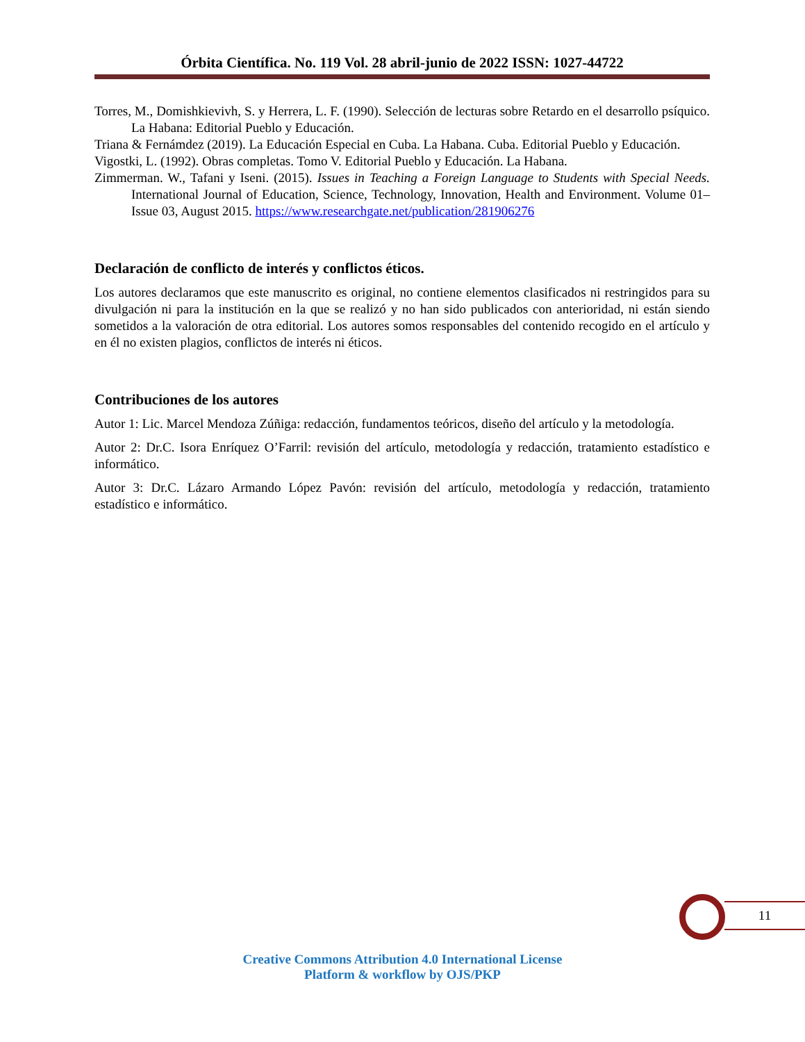Órbita Científica. No. 119 Vol. 28 abril-junio de 2022 ISSN: 1027-44722
Torres, M., Domishkievivh, S. y Herrera, L. F. (1990). Selección de lecturas sobre Retardo en el desarrollo psíquico. La Habana: Editorial Pueblo y Educación.
Triana & Fernámdez (2019). La Educación Especial en Cuba. La Habana. Cuba. Editorial Pueblo y Educación.
Vigostki, L. (1992). Obras completas. Tomo V. Editorial Pueblo y Educación. La Habana.
Zimmerman. W., Tafani y Iseni. (2015). Issues in Teaching a Foreign Language to Students with Special Needs. International Journal of Education, Science, Technology, Innovation, Health and Environment. Volume 01– Issue 03, August 2015. https://www.researchgate.net/publication/281906276
Declaración de conflicto de interés y conflictos éticos.
Los autores declaramos que este manuscrito es original, no contiene elementos clasificados ni restringidos para su divulgación ni para la institución en la que se realizó y no han sido publicados con anterioridad, ni están siendo sometidos a la valoración de otra editorial. Los autores somos responsables del contenido recogido en el artículo y en él no existen plagios, conflictos de interés ni éticos.
Contribuciones de los autores
Autor 1: Lic. Marcel Mendoza Zúñiga: redacción, fundamentos teóricos, diseño del artículo y la metodología.
Autor 2: Dr.C. Isora Enríquez O’Farril: revisión del artículo, metodología y redacción, tratamiento estadístico e informático.
Autor 3: Dr.C. Lázaro Armando López Pavón: revisión del artículo, metodología y redacción, tratamiento estadístico e informático.
11
Creative Commons Attribution 4.0 International License
Platform & workflow by OJS/PKP